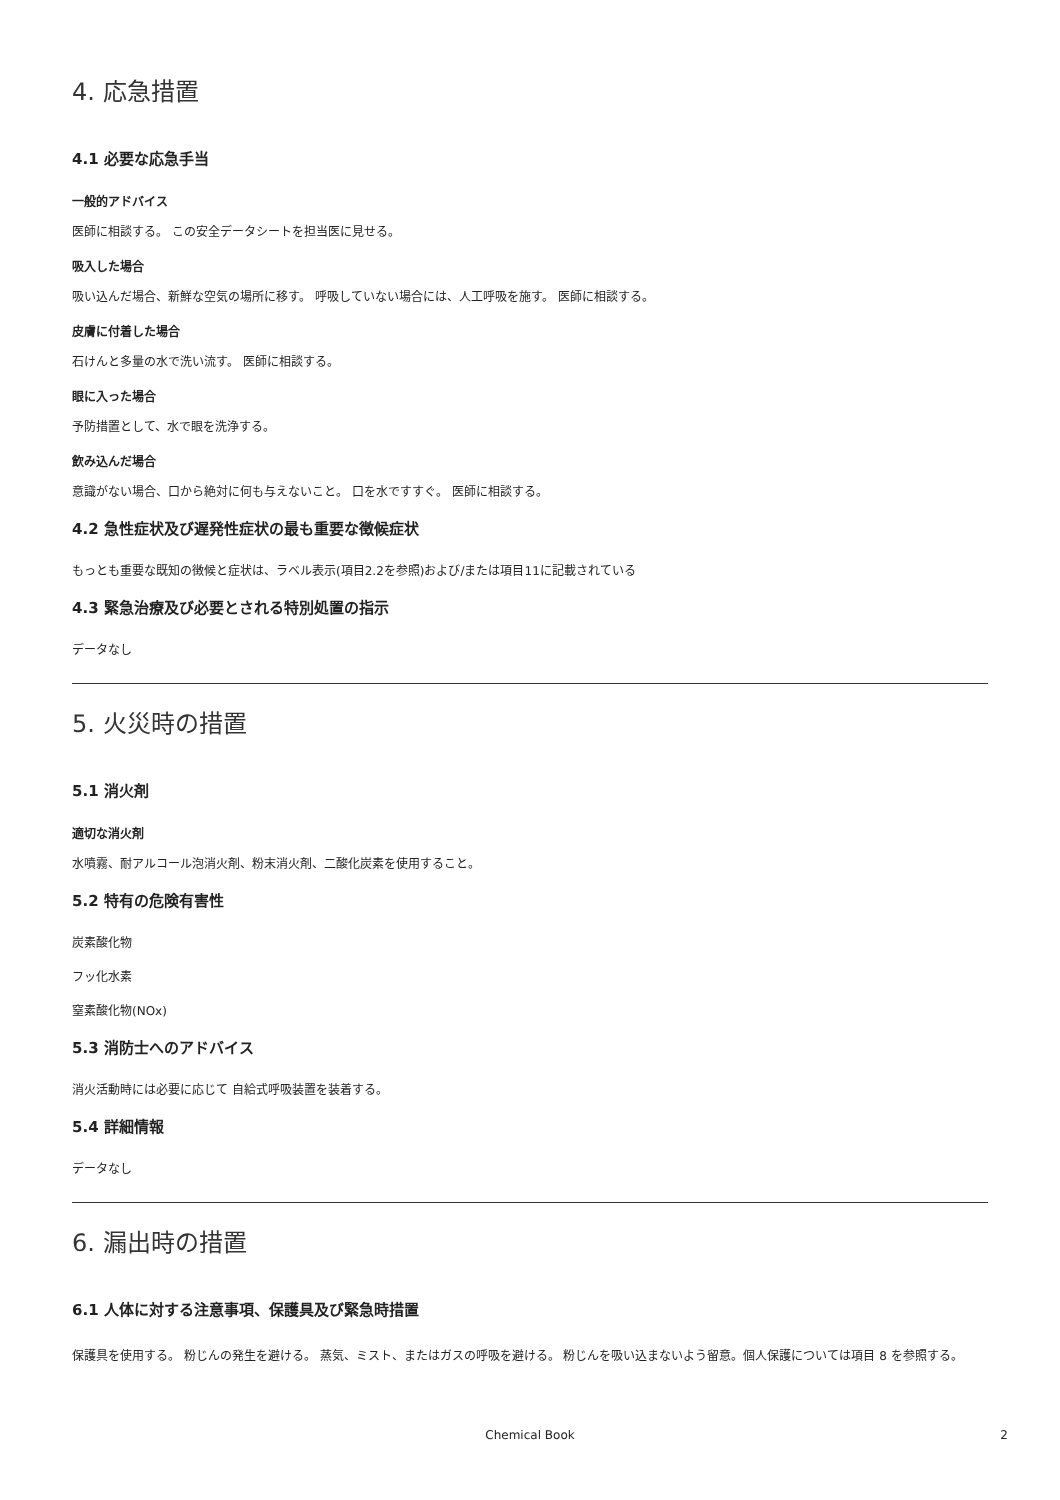4. 応急措置
4.1 必要な応急手当
一般的アドバイス
医師に相談する。 この安全データシートを担当医に見せる。
吸入した場合
吸い込んだ場合、新鮮な空気の場所に移す。 呼吸していない場合には、人工呼吸を施す。 医師に相談する。
皮膚に付着した場合
石けんと多量の水で洗い流す。 医師に相談する。
眼に入った場合
予防措置として、水で眼を洗浄する。
飲み込んだ場合
意識がない場合、口から絶対に何も与えないこと。 口を水ですすぐ。 医師に相談する。
4.2 急性症状及び遅発性症状の最も重要な徴候症状
もっとも重要な既知の徴候と症状は、ラベル表示(項目2.2を参照)および/または項目11に記載されている
4.3 緊急治療及び必要とされる特別処置の指示
データなし
5. 火災時の措置
5.1 消火剤
適切な消火剤
水噴霧、耐アルコール泡消火剤、粉末消火剤、二酸化炭素を使用すること。
5.2 特有の危険有害性
炭素酸化物
フッ化水素
窒素酸化物(NOx)
5.3 消防士へのアドバイス
消火活動時には必要に応じて 自給式呼吸装置を装着する。
5.4 詳細情報
データなし
6. 漏出時の措置
6.1 人体に対する注意事項、保護具及び緊急時措置
保護具を使用する。 粉じんの発生を避ける。 蒸気、ミスト、またはガスの呼吸を避ける。 粉じんを吸い込まないよう留意。個人保護については項目 8 を参照する。
Chemical Book
2